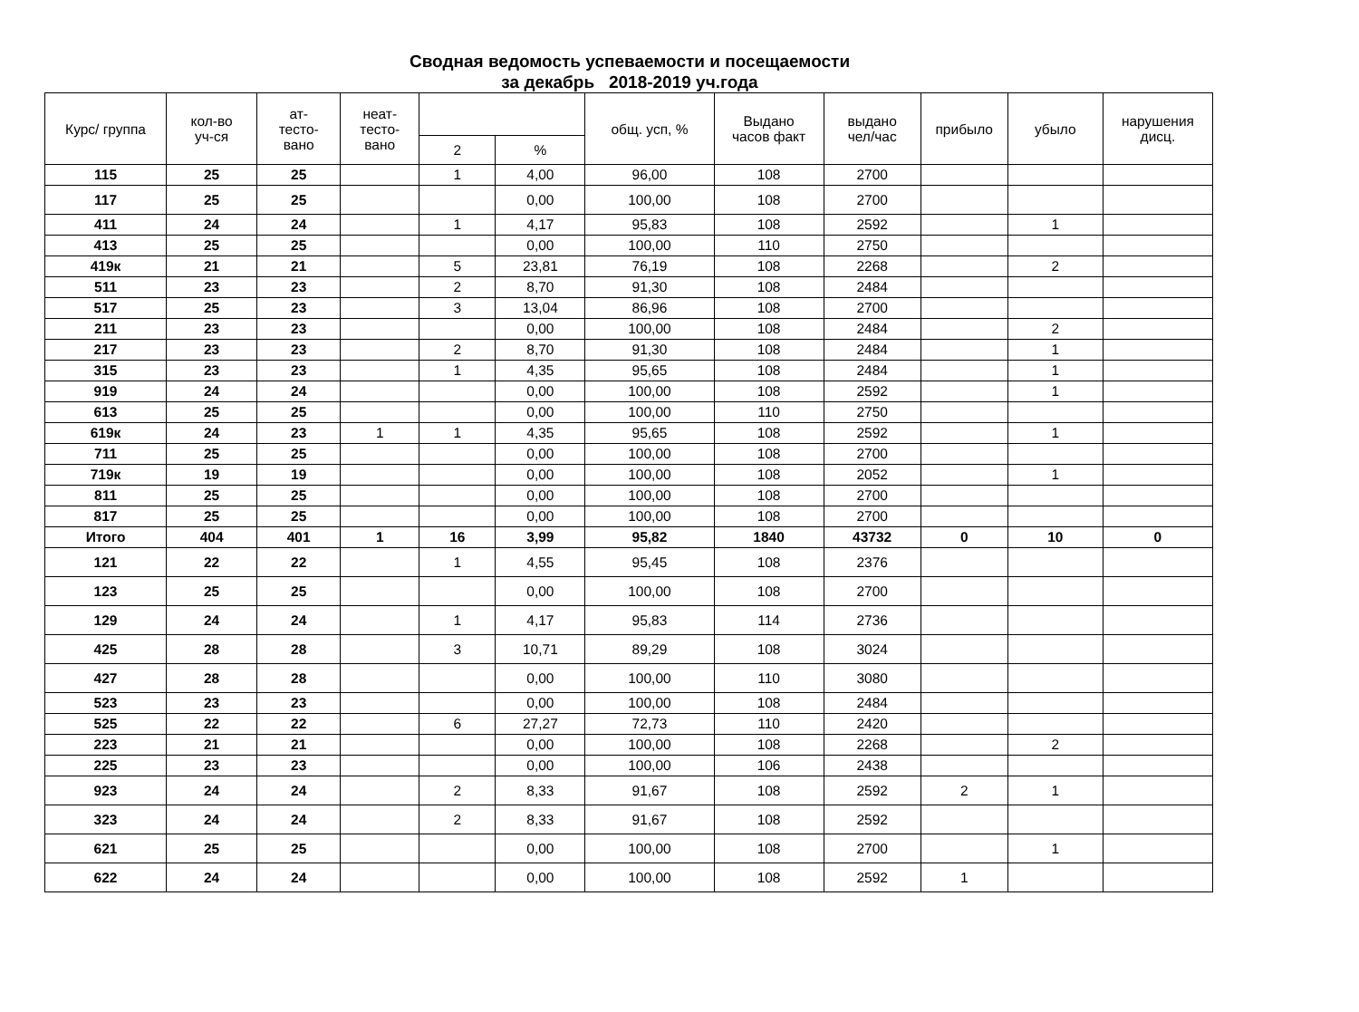Сводная ведомость успеваемости и посещаемости
за декабрь 2018-2019 уч.года
| Курс/ группа | кол-во уч-ся | ат- тесто- вано | неат- тесто- вано | | | общ. усп, % | Выдано часов факт | выдано чел/час | прибыло | убыло | нарушения дисц. |
| --- | --- | --- | --- | --- | --- | --- | --- | --- | --- | --- | --- |
| | | | | 2 | % | | | | | | |
| 115 | 25 | 25 | | 1 | 4,00 | 96,00 | 108 | 2700 | | | |
| 117 | 25 | 25 | | | 0,00 | 100,00 | 108 | 2700 | | | |
| 411 | 24 | 24 | | 1 | 4,17 | 95,83 | 108 | 2592 | | 1 | |
| 413 | 25 | 25 | | | 0,00 | 100,00 | 110 | 2750 | | | |
| 419к | 21 | 21 | | 5 | 23,81 | 76,19 | 108 | 2268 | | 2 | |
| 511 | 23 | 23 | | 2 | 8,70 | 91,30 | 108 | 2484 | | | |
| 517 | 25 | 23 | | 3 | 13,04 | 86,96 | 108 | 2700 | | | |
| 211 | 23 | 23 | | | 0,00 | 100,00 | 108 | 2484 | | 2 | |
| 217 | 23 | 23 | | 2 | 8,70 | 91,30 | 108 | 2484 | | 1 | |
| 315 | 23 | 23 | | 1 | 4,35 | 95,65 | 108 | 2484 | | 1 | |
| 919 | 24 | 24 | | | 0,00 | 100,00 | 108 | 2592 | | 1 | |
| 613 | 25 | 25 | | | 0,00 | 100,00 | 110 | 2750 | | | |
| 619к | 24 | 23 | 1 | 1 | 4,35 | 95,65 | 108 | 2592 | | 1 | |
| 711 | 25 | 25 | | | 0,00 | 100,00 | 108 | 2700 | | | |
| 719к | 19 | 19 | | | 0,00 | 100,00 | 108 | 2052 | | 1 | |
| 811 | 25 | 25 | | | 0,00 | 100,00 | 108 | 2700 | | | |
| 817 | 25 | 25 | | | 0,00 | 100,00 | 108 | 2700 | | | |
| Итого | 404 | 401 | 1 | 16 | 3,99 | 95,82 | 1840 | 43732 | 0 | 10 | 0 |
| 121 | 22 | 22 | | 1 | 4,55 | 95,45 | 108 | 2376 | | | |
| 123 | 25 | 25 | | | 0,00 | 100,00 | 108 | 2700 | | | |
| 129 | 24 | 24 | | 1 | 4,17 | 95,83 | 114 | 2736 | | | |
| 425 | 28 | 28 | | 3 | 10,71 | 89,29 | 108 | 3024 | | | |
| 427 | 28 | 28 | | | 0,00 | 100,00 | 110 | 3080 | | | |
| 523 | 23 | 23 | | | 0,00 | 100,00 | 108 | 2484 | | | |
| 525 | 22 | 22 | | 6 | 27,27 | 72,73 | 110 | 2420 | | | |
| 223 | 21 | 21 | | | 0,00 | 100,00 | 108 | 2268 | | 2 | |
| 225 | 23 | 23 | | | 0,00 | 100,00 | 106 | 2438 | | | |
| 923 | 24 | 24 | | 2 | 8,33 | 91,67 | 108 | 2592 | 2 | 1 | |
| 323 | 24 | 24 | | 2 | 8,33 | 91,67 | 108 | 2592 | | | |
| 621 | 25 | 25 | | | 0,00 | 100,00 | 108 | 2700 | | 1 | |
| 622 | 24 | 24 | | | 0,00 | 100,00 | 108 | 2592 | 1 | | |